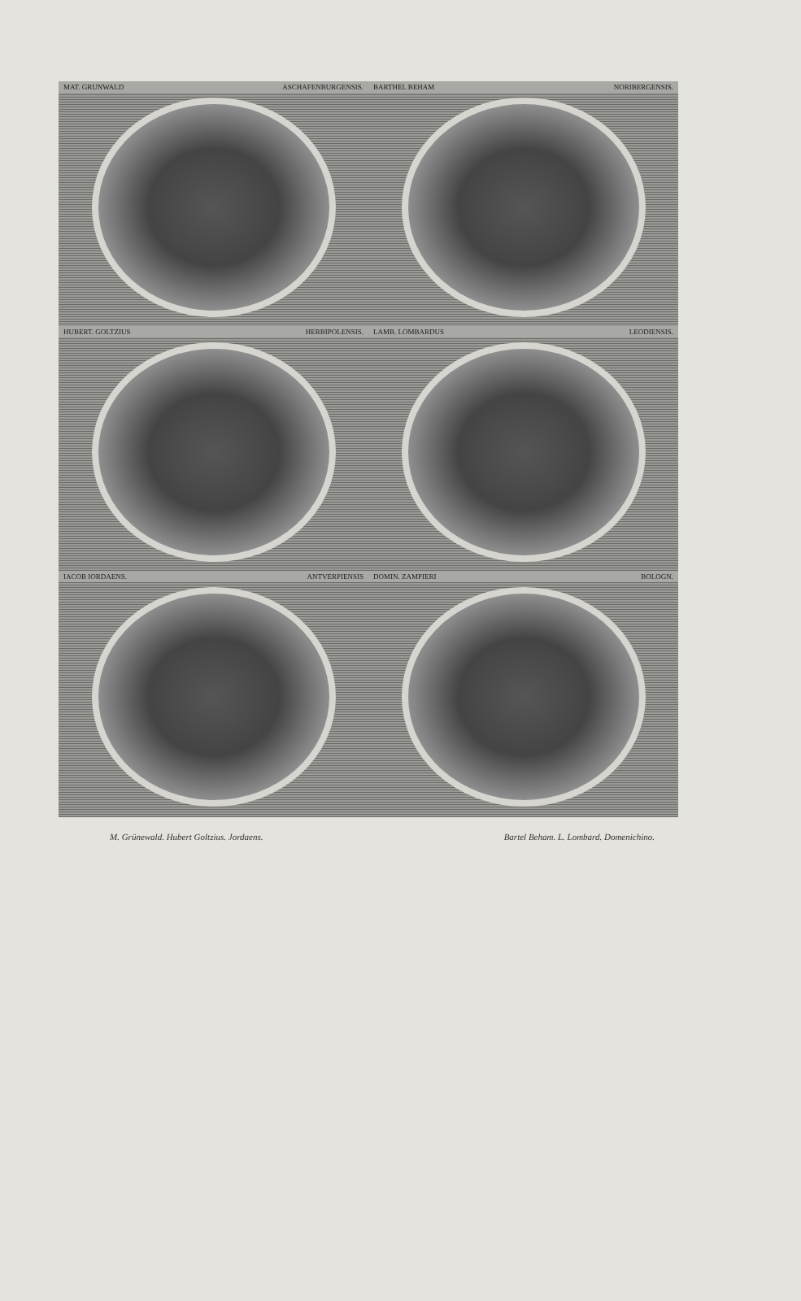MAT. GRUNWALD ASCHAFENBURGENSIS.
BARTHEL BEHAM NORIBERGENSIS.
HUBERT. GOLTZIUS HERBIPOLENSIS.
LAMB. LOMBARDUS LEODIENSIS.
IACOB IORDAENS. ANTVERPIENSIS
DOMIN. ZAMPIERI BOLOGN.
M. Grünewald. Hubert Goltzius. Jordaens. Bartel Beham. L. Lombard. Domenichino.